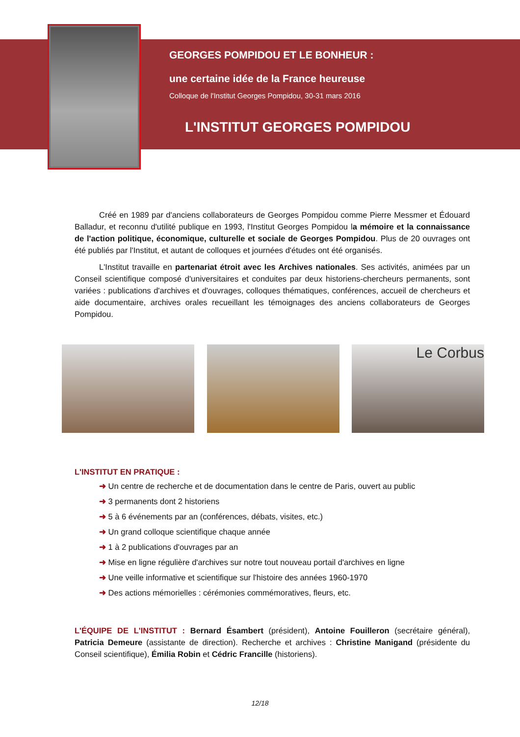GEORGES POMPIDOU ET LE BONHEUR :
une certaine idée de la France heureuse
Colloque de l'Institut Georges Pompidou, 30-31 mars 2016
L'INSTITUT GEORGES POMPIDOU
Créé en 1989 par d'anciens collaborateurs de Georges Pompidou comme Pierre Messmer et Édouard Balladur, et reconnu d'utilité publique en 1993, l'Institut Georges Pompidou la mémoire et la connaissance de l'action politique, économique, culturelle et sociale de Georges Pompidou. Plus de 20 ouvrages ont été publiés par l'Institut, et autant de colloques et journées d'études ont été organisés.
L'Institut travaille en partenariat étroit avec les Archives nationales. Ses activités, animées par un Conseil scientifique composé d'universitaires et conduites par deux historiens-chercheurs permanents, sont variées : publications d'archives et d'ouvrages, colloques thématiques, conférences, accueil de chercheurs et aide documentaire, archives orales recueillant les témoignages des anciens collaborateurs de Georges Pompidou.
Le Corbus
L'INSTITUT EN PRATIQUE :
➜ Un centre de recherche et de documentation dans le centre de Paris, ouvert au public
➜ 3 permanents dont 2 historiens
➜ 5 à 6 événements par an (conférences, débats, visites, etc.)
➜ Un grand colloque scientifique chaque année
➜ 1 à 2 publications d'ouvrages par an
➜ Mise en ligne régulière d'archives sur notre tout nouveau portail d'archives en ligne
➜ Une veille informative et scientifique sur l'histoire des années 1960-1970
➜ Des actions mémorielles : cérémonies commémoratives, fleurs, etc.
L'ÉQUIPE DE L'INSTITUT : Bernard Ésambert (président), Antoine Fouilleron (secrétaire général), Patricia Demeure (assistante de direction). Recherche et archives : Christine Manigand (présidente du Conseil scientifique), Émilia Robin et Cédric Francille (historiens).
12/18